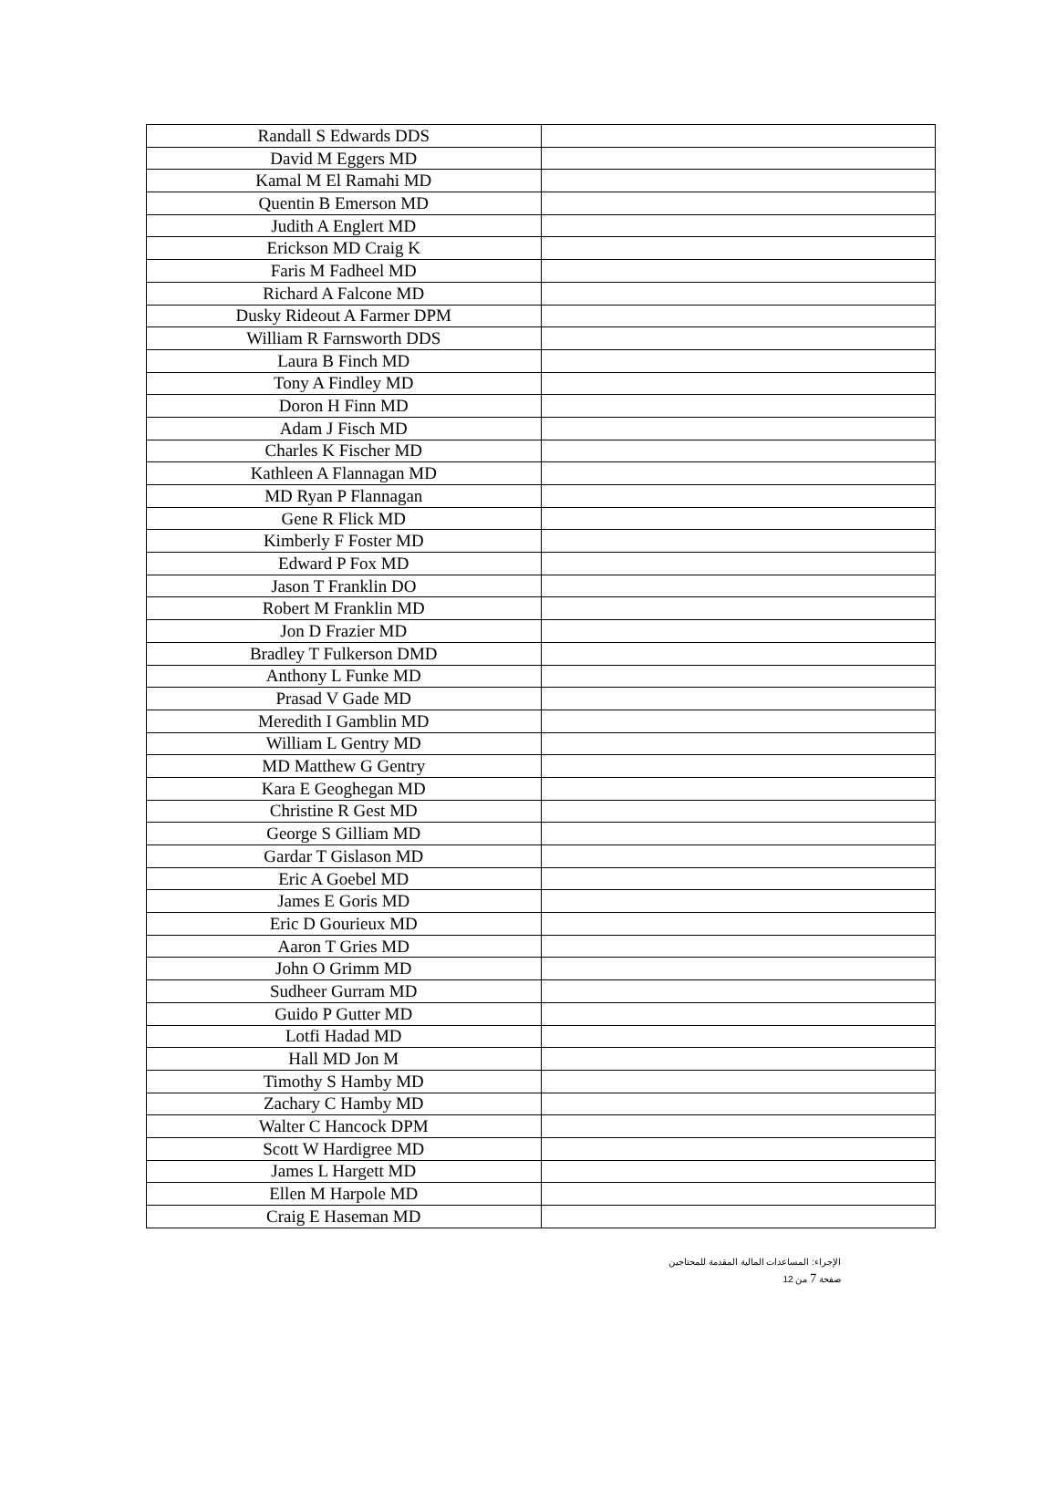| Randall S Edwards DDS | |
| David M Eggers MD | |
| Kamal M El Ramahi MD | |
| Quentin B Emerson MD | |
| Judith A Englert MD | |
| Erickson MD Craig K | |
| Faris M Fadheel MD | |
| Richard A Falcone MD | |
| Dusky Rideout A Farmer DPM | |
| William R Farnsworth DDS | |
| Laura B Finch MD | |
| Tony A Findley MD | |
| Doron H Finn MD | |
| Adam J Fisch MD | |
| Charles K Fischer MD | |
| Kathleen A Flannagan MD | |
| MD Ryan P Flannagan | |
| Gene R Flick MD | |
| Kimberly F Foster MD | |
| Edward P Fox MD | |
| Jason T Franklin DO | |
| Robert M Franklin MD | |
| Jon D Frazier MD | |
| Bradley T Fulkerson DMD | |
| Anthony L Funke MD | |
| Prasad V Gade MD | |
| Meredith I Gamblin MD | |
| William L Gentry MD | |
| MD Matthew G Gentry | |
| Kara E Geoghegan MD | |
| Christine R Gest MD | |
| George S Gilliam MD | |
| Gardar T Gislason MD | |
| Eric A Goebel MD | |
| James E Goris MD | |
| Eric D Gourieux MD | |
| Aaron T Gries MD | |
| John O Grimm MD | |
| Sudheer Gurram MD | |
| Guido P Gutter MD | |
| Lotfi Hadad MD | |
| Hall MD Jon M | |
| Timothy S Hamby MD | |
| Zachary C Hamby MD | |
| Walter C Hancock DPM | |
| Scott W Hardigree MD | |
| James L Hargett MD | |
| Ellen M Harpole MD | |
| Craig E Haseman MD | |
الإجراء: المساعدات المالية المقدمة للمحتاجين
صفحة 7 من 12